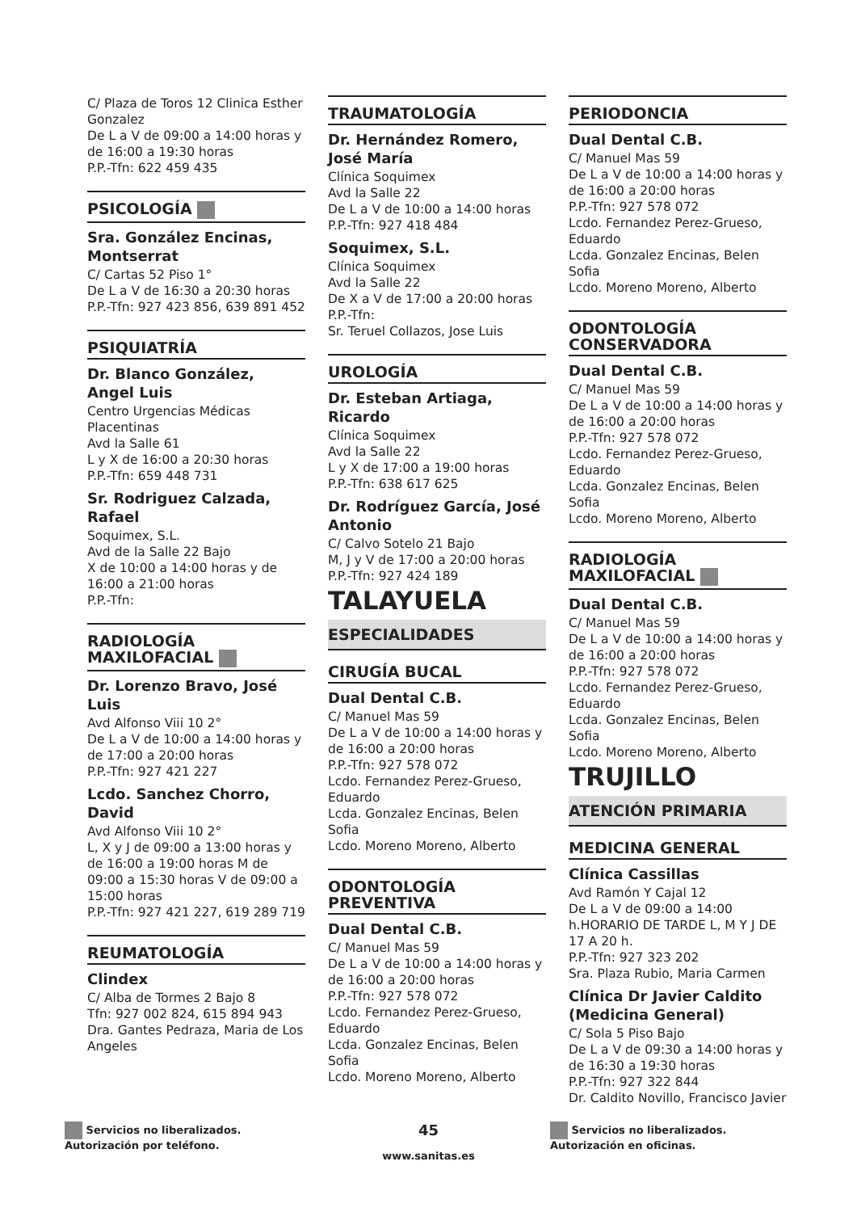C/ Plaza de Toros 12 Clinica Esther Gonzalez
De L a V de 09:00 a 14:00 horas y de 16:00 a 19:30 horas
P.P.-Tfn: 622 459 435
PSICOLOGÍA
Sra. González Encinas, Montserrat
C/ Cartas 52 Piso 1°
De L a V de 16:30 a 20:30 horas
P.P.-Tfn: 927 423 856, 639 891 452
PSIQUIATRÍA
Dr. Blanco González, Angel Luis
Centro Urgencias Médicas Placentinas
Avd la Salle 61
L y X de 16:00 a 20:30 horas
P.P.-Tfn: 659 448 731
Sr. Rodriguez Calzada, Rafael
Soquimex, S.L.
Avd de la Salle 22 Bajo
X de 10:00 a 14:00 horas y de 16:00 a 21:00 horas
P.P.-Tfn:
RADIOLOGÍA MAXILOFACIAL
Dr. Lorenzo Bravo, José Luis
Avd Alfonso Viii 10 2°
De L a V de 10:00 a 14:00 horas y de 17:00 a 20:00 horas
P.P.-Tfn: 927 421 227
Lcdo. Sanchez Chorro, David
Avd Alfonso Viii 10 2°
L, X y J de 09:00 a 13:00 horas y de 16:00 a 19:00 horas M de 09:00 a 15:30 horas V de 09:00 a 15:00 horas
P.P.-Tfn: 927 421 227, 619 289 719
REUMATOLOGÍA
Clindex
C/ Alba de Tormes 2 Bajo 8
Tfn: 927 002 824, 615 894 943
Dra. Gantes Pedraza, Maria de Los Angeles
TRAUMATOLOGÍA
Dr. Hernández Romero, José María
Clínica Soquimex
Avd la Salle 22
De L a V de 10:00 a 14:00 horas
P.P.-Tfn: 927 418 484
Soquimex, S.L.
Clínica Soquimex
Avd la Salle 22
De X a V de 17:00 a 20:00 horas
P.P.-Tfn:
Sr. Teruel Collazos, Jose Luis
UROLOGÍA
Dr. Esteban Artiaga, Ricardo
Clínica Soquimex
Avd la Salle 22
L y X de 17:00 a 19:00 horas
P.P.-Tfn: 638 617 625
Dr. Rodríguez García, José Antonio
C/ Calvo Sotelo 21 Bajo
M, J y V de 17:00 a 20:00 horas
P.P.-Tfn: 927 424 189
TALAYUELA
ESPECIALIDADES
CIRUGÍA BUCAL
Dual Dental C.B.
C/ Manuel Mas 59
De L a V de 10:00 a 14:00 horas y de 16:00 a 20:00 horas
P.P.-Tfn: 927 578 072
Lcdo. Fernandez Perez-Grueso, Eduardo
Lcda. Gonzalez Encinas, Belen Sofia
Lcdo. Moreno Moreno, Alberto
ODONTOLOGÍA PREVENTIVA
Dual Dental C.B.
C/ Manuel Mas 59
De L a V de 10:00 a 14:00 horas y de 16:00 a 20:00 horas
P.P.-Tfn: 927 578 072
Lcdo. Fernandez Perez-Grueso, Eduardo
Lcda. Gonzalez Encinas, Belen Sofia
Lcdo. Moreno Moreno, Alberto
PERIODONCIA
Dual Dental C.B.
C/ Manuel Mas 59
De L a V de 10:00 a 14:00 horas y de 16:00 a 20:00 horas
P.P.-Tfn: 927 578 072
Lcdo. Fernandez Perez-Grueso, Eduardo
Lcda. Gonzalez Encinas, Belen Sofia
Lcdo. Moreno Moreno, Alberto
ODONTOLOGÍA CONSERVADORA
Dual Dental C.B.
C/ Manuel Mas 59
De L a V de 10:00 a 14:00 horas y de 16:00 a 20:00 horas
P.P.-Tfn: 927 578 072
Lcdo. Fernandez Perez-Grueso, Eduardo
Lcda. Gonzalez Encinas, Belen Sofia
Lcdo. Moreno Moreno, Alberto
RADIOLOGÍA MAXILOFACIAL
Dual Dental C.B.
C/ Manuel Mas 59
De L a V de 10:00 a 14:00 horas y de 16:00 a 20:00 horas
P.P.-Tfn: 927 578 072
Lcdo. Fernandez Perez-Grueso, Eduardo
Lcda. Gonzalez Encinas, Belen Sofia
Lcdo. Moreno Moreno, Alberto
TRUJILLO
ATENCIÓN PRIMARIA
MEDICINA GENERAL
Clínica Cassillas
Avd Ramón Y Cajal 12
De L a V de 09:00 a 14:00 h.HORARIO DE TARDE L, M Y J DE 17 A 20 h.
P.P.-Tfn: 927 323 202
Sra. Plaza Rubio, Maria Carmen
Clínica Dr Javier Caldito (Medicina General)
C/ Sola 5 Piso Bajo
De L a V de 09:30 a 14:00 horas y de 16:30 a 19:30 horas
P.P.-Tfn: 927 322 844
Dr. Caldito Novillo, Francisco Javier
Servicios no liberalizados. Autorización por teléfono.
45
www.sanitas.es
Servicios no liberalizados. Autorización en oficinas.